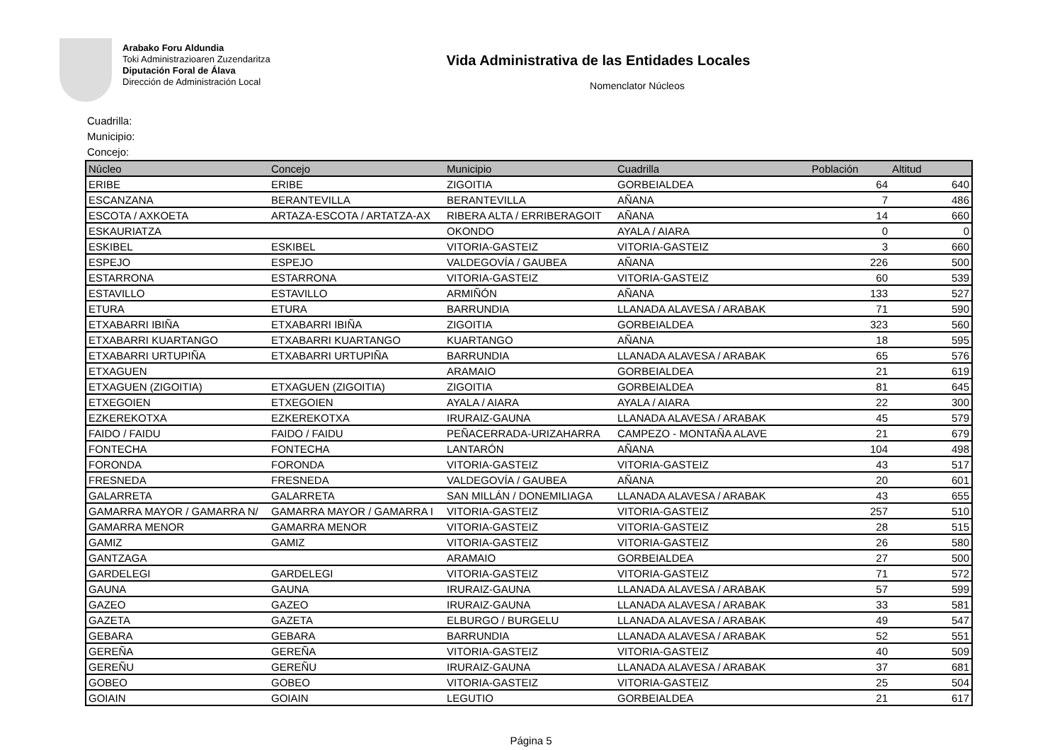Arabako Foru Aldundia
Toki Administrazioaren Zuzendaritza
Diputación Foral de Álava
Dirección de Administración Local
Vida Administrativa de las Entidades Locales
Nomenclator Núcleos
Cuadrilla:
Municipio:
Concejo:
| Núcleo | Concejo | Municipio | Cuadrilla | Población | Altitud |
| --- | --- | --- | --- | --- | --- |
| ERIBE | ERIBE | ZIGOITIA | GORBEIALDEA | 64 | 640 |
| ESCANZANA | BERANTEVILLA | BERANTEVILLA | AÑANA | 7 | 486 |
| ESCOTA / AXKOETA | ARTAZA-ESCOTA / ARTATZA-AX | RIBERA ALTA / ERRIBERAGOIT | AÑANA | 14 | 660 |
| ESKAURIATZA | | OKONDO | AYALA / AIARA | 0 | 0 |
| ESKIBEL | ESKIBEL | VITORIA-GASTEIZ | VITORIA-GASTEIZ | 3 | 660 |
| ESPEJO | ESPEJO | VALDEGOVÍA / GAUBEA | AÑANA | 226 | 500 |
| ESTARRONA | ESTARRONA | VITORIA-GASTEIZ | VITORIA-GASTEIZ | 60 | 539 |
| ESTAVILLO | ESTAVILLO | ARMIÑÓN | AÑANA | 133 | 527 |
| ETURA | ETURA | BARRUNDIA | LLANADA ALAVESA / ARABAK | 71 | 590 |
| ETXABARRI IBIÑA | ETXABARRI IBIÑA | ZIGOITIA | GORBEIALDEA | 323 | 560 |
| ETXABARRI KUARTANGO | ETXABARRI KUARTANGO | KUARTANGO | AÑANA | 18 | 595 |
| ETXABARRI URTUPIÑA | ETXABARRI URTUPIÑA | BARRUNDIA | LLANADA ALAVESA / ARABAK | 65 | 576 |
| ETXAGUEN | | ARAMAIO | GORBEIALDEA | 21 | 619 |
| ETXAGUEN (ZIGOITIA) | ETXAGUEN (ZIGOITIA) | ZIGOITIA | GORBEIALDEA | 81 | 645 |
| ETXEGOIEN | ETXEGOIEN | AYALA / AIARA | AYALA / AIARA | 22 | 300 |
| EZKEREKOTXA | EZKEREKOTXA | IRURAIZ-GAUNA | LLANADA ALAVESA / ARABAK | 45 | 579 |
| FAIDO / FAIDU | FAIDO / FAIDU | PEÑACERRADA-URIZAHARRA | CAMPEZO - MONTAÑA ALAVE | 21 | 679 |
| FONTECHA | FONTECHA | LANTARÓN | AÑANA | 104 | 498 |
| FORONDA | FORONDA | VITORIA-GASTEIZ | VITORIA-GASTEIZ | 43 | 517 |
| FRESNEDA | FRESNEDA | VALDEGOVÍA / GAUBEA | AÑANA | 20 | 601 |
| GALARRETA | GALARRETA | SAN MILLÁN / DONEMILIAGA | LLANADA ALAVESA / ARABAK | 43 | 655 |
| GAMARRA MAYOR / GAMARRA N/ | GAMARRA MAYOR / GAMARRA I | VITORIA-GASTEIZ | VITORIA-GASTEIZ | 257 | 510 |
| GAMARRA MENOR | GAMARRA MENOR | VITORIA-GASTEIZ | VITORIA-GASTEIZ | 28 | 515 |
| GAMIZ | GAMIZ | VITORIA-GASTEIZ | VITORIA-GASTEIZ | 26 | 580 |
| GANTZAGA | | ARAMAIO | GORBEIALDEA | 27 | 500 |
| GARDELEGI | GARDELEGI | VITORIA-GASTEIZ | VITORIA-GASTEIZ | 71 | 572 |
| GAUNA | GAUNA | IRURAIZ-GAUNA | LLANADA ALAVESA / ARABAK | 57 | 599 |
| GAZEO | GAZEO | IRURAIZ-GAUNA | LLANADA ALAVESA / ARABAK | 33 | 581 |
| GAZETA | GAZETA | ELBURGO / BURGELU | LLANADA ALAVESA / ARABAK | 49 | 547 |
| GEBARA | GEBARA | BARRUNDIA | LLANADA ALAVESA / ARABAK | 52 | 551 |
| GEREÑA | GEREÑA | VITORIA-GASTEIZ | VITORIA-GASTEIZ | 40 | 509 |
| GEREÑU | GEREÑU | IRURAIZ-GAUNA | LLANADA ALAVESA / ARABAK | 37 | 681 |
| GOBEO | GOBEO | VITORIA-GASTEIZ | VITORIA-GASTEIZ | 25 | 504 |
| GOIAIN | GOIAIN | LEGUTIO | GORBEIALDEA | 21 | 617 |
Página 5